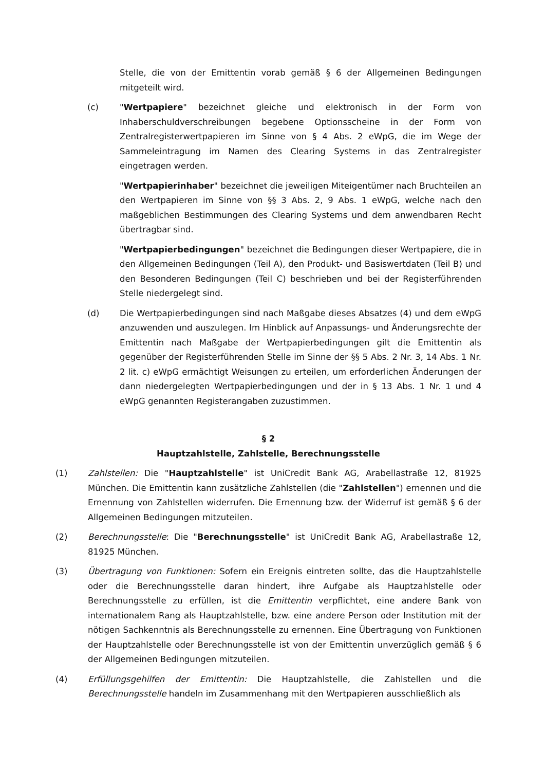Stelle, die von der Emittentin vorab gemäß § 6 der Allgemeinen Bedingungen mitgeteilt wird.
(c) "Wertpapiere" bezeichnet gleiche und elektronisch in der Form von Inhaberschuldverschreibungen begebene Optionsscheine in der Form von Zentralregisterwertpapieren im Sinne von § 4 Abs. 2 eWpG, die im Wege der Sammeleintragung im Namen des Clearing Systems in das Zentralregister eingetragen werden.
"Wertpapierinhaber" bezeichnet die jeweiligen Miteigentümer nach Bruchteilen an den Wertpapieren im Sinne von §§ 3 Abs. 2, 9 Abs. 1 eWpG, welche nach den maßgeblichen Bestimmungen des Clearing Systems und dem anwendbaren Recht übertragbar sind.
"Wertpapierbedingungen" bezeichnet die Bedingungen dieser Wertpapiere, die in den Allgemeinen Bedingungen (Teil A), den Produkt- und Basiswertdaten (Teil B) und den Besonderen Bedingungen (Teil C) beschrieben und bei der Registerführenden Stelle niedergelegt sind.
(d) Die Wertpapierbedingungen sind nach Maßgabe dieses Absatzes (4) und dem eWpG anzuwenden und auszulegen. Im Hinblick auf Anpassungs- und Änderungsrechte der Emittentin nach Maßgabe der Wertpapierbedingungen gilt die Emittentin als gegenüber der Registerführenden Stelle im Sinne der §§ 5 Abs. 2 Nr. 3, 14 Abs. 1 Nr. 2 lit. c) eWpG ermächtigt Weisungen zu erteilen, um erforderlichen Änderungen der dann niedergelegten Wertpapierbedingungen und der in § 13 Abs. 1 Nr. 1 und 4 eWpG genannten Registerangaben zuzustimmen.
§ 2
Hauptzahlstelle, Zahlstelle, Berechnungsstelle
(1) Zahlstellen: Die "Hauptzahlstelle" ist UniCredit Bank AG, Arabellastraße 12, 81925 München. Die Emittentin kann zusätzliche Zahlstellen (die "Zahlstellen") ernennen und die Ernennung von Zahlstellen widerrufen. Die Ernennung bzw. der Widerruf ist gemäß § 6 der Allgemeinen Bedingungen mitzuteilen.
(2) Berechnungsstelle: Die "Berechnungsstelle" ist UniCredit Bank AG, Arabellastraße 12, 81925 München.
(3) Übertragung von Funktionen: Sofern ein Ereignis eintreten sollte, das die Hauptzahlstelle oder die Berechnungsstelle daran hindert, ihre Aufgabe als Hauptzahlstelle oder Berechnungsstelle zu erfüllen, ist die Emittentin verpflichtet, eine andere Bank von internationalem Rang als Hauptzahlstelle, bzw. eine andere Person oder Institution mit der nötigen Sachkenntnis als Berechnungsstelle zu ernennen. Eine Übertragung von Funktionen der Hauptzahlstelle oder Berechnungsstelle ist von der Emittentin unverzüglich gemäß § 6 der Allgemeinen Bedingungen mitzuteilen.
(4) Erfüllungsgehilfen der Emittentin: Die Hauptzahlstelle, die Zahlstellen und die Berechnungsstelle handeln im Zusammenhang mit den Wertpapieren ausschließlich als